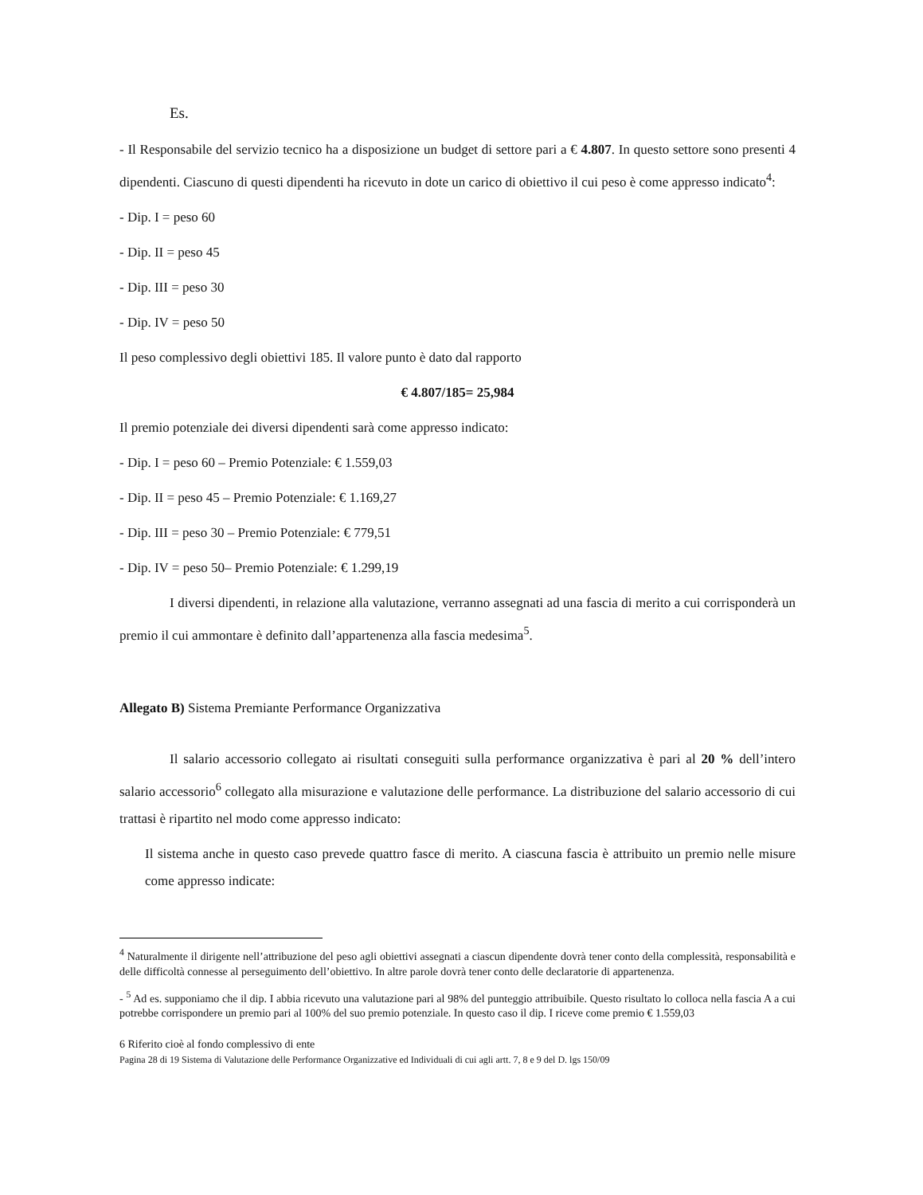Es.
- Il Responsabile del servizio tecnico ha a disposizione un budget di settore pari a € 4.807. In questo settore sono presenti 4 dipendenti. Ciascuno di questi dipendenti ha ricevuto in dote un carico di obiettivo il cui peso è come appresso indicato<sup>4</sup>:
- Dip. I = peso 60
- Dip. II = peso 45
- Dip. III = peso 30
- Dip. IV = peso 50
Il peso complessivo degli obiettivi 185. Il valore punto è dato dal rapporto
€ 4.807/185= 25,984
Il premio potenziale dei diversi dipendenti sarà come appresso indicato:
- Dip. I = peso 60 – Premio Potenziale: € 1.559,03
- Dip. II = peso 45 – Premio Potenziale: € 1.169,27
- Dip. III = peso 30 – Premio Potenziale: € 779,51
- Dip. IV = peso 50– Premio Potenziale: € 1.299,19
I diversi dipendenti, in relazione alla valutazione, verranno assegnati ad una fascia di merito a cui corrisponderà un premio il cui ammontare è definito dall’appartenenza alla fascia medesima<sup>5</sup>.
Allegato B) Sistema Premiante Performance Organizzativa
Il salario accessorio collegato ai risultati conseguiti sulla performance organizzativa è pari al 20 % dell’intero salario accessorio<sup>6</sup> collegato alla misurazione e valutazione delle performance. La distribuzione del salario accessorio di cui trattasi è ripartito nel modo come appresso indicato:
Il sistema anche in questo caso prevede quattro fasce di merito. A ciascuna fascia è attribuito un premio nelle misure come appresso indicate:
<sup>4</sup> Naturalmente il dirigente nell’attribuzione del peso agli obiettivi assegnati a ciascun dipendente dovrà tener conto della complessità, responsabilità e delle difficoltà connesse al perseguimento dell’obiettivo. In altre parole dovrà tener conto delle declaratorie di appartenenza.
- <sup>5</sup> Ad es. supponiamo che il dip. I abbia ricevuto una valutazione pari al 98% del punteggio attribuibile. Questo risultato lo colloca nella fascia A a cui potrebbe corrispondere un premio pari al 100% del suo premio potenziale. In questo caso il dip. I riceve come premio € 1.559,03
6 Riferito cioè al fondo complessivo di ente
Pagina 28 di 19 Sistema di Valutazione delle Performance Organizzative ed Individuali di cui agli artt. 7, 8 e 9 del D. lgs 150/09